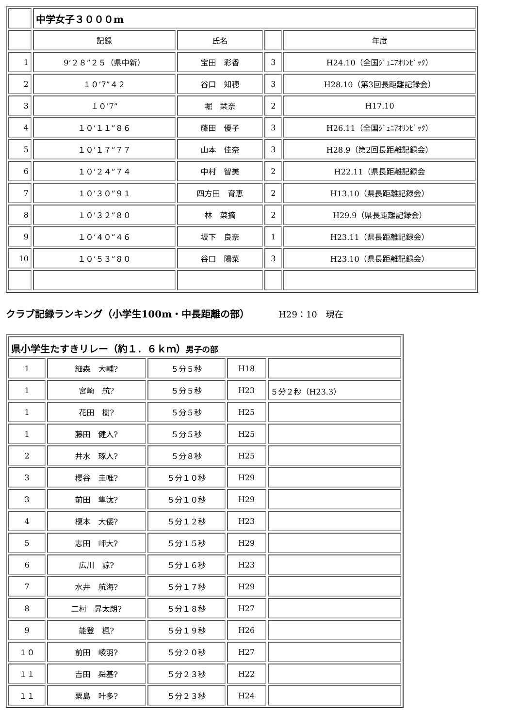| | 中学女子３０００m | | | |
| | 記録 | 氏名 | | 年度 |
| 1 | 9’２８”２５（県中新） | 宝田 彩香 | 3 | H24.10（全国ｼﾞｭﾆｱｵﾘﾝﾋﾟｯｸ） |
| 2 | １０’7”４２ | 谷口 知穂 | 3 | H28.10（第3回長距離記録会） |
| 3 | １０’7” | 堀 栞奈 | 2 | H17.10 |
| 4 | １０’１１”８６ | 藤田 優子 | 3 | H26.11（全国ｼﾞｭﾆｱｵﾘﾝﾋﾟｯｸ） |
| 5 | １０’１７”７７ | 山本 佳奈 | 3 | H28.9（第2回長距離記録会） |
| 6 | １０’２４”７４ | 中村 智美 | 2 | H22.11（県長距離記録会 |
| 7 | １０’３０”９１ | 四方田 育恵 | 2 | H13.10（県長距離記録会） |
| 8 | １０’３２”８０ | 林 菜摘 | 2 | H29.9（県長距離記録会） |
| 9 | １０’４０”４６ | 坂下 良奈 | 1 | H23.11（県長距離記録会） |
| 10 | １０’５３”８０ | 谷口 陽菜 | 3 | H23.10（県長距離記録会） |
クラブ記録ランキング（小学生100m・中長距離の部） H29：10　現在
| 県小学生たすきリレー（約１．６ｋｍ） 男子の部 | | | | |
| 1 | 細森 大輔? | ５分５秒 | H18 | |
| 1 | 宮崎 航? | ５分５秒 | H23 | ５分２秒（H23.3） |
| 1 | 花田 樹? | ５分５秒 | H25 | |
| 1 | 藤田 健人? | ５分５秒 | H25 | |
| 2 | 井水 琢人? | ５分８秒 | H25 | |
| 3 | 櫻谷 圭唯? | ５分１０秒 | H29 | |
| 3 | 前田 隼汰? | ５分１０秒 | H29 | |
| 4 | 榎本 大倭? | ５分１２秒 | H23 | |
| 5 | 志田 岬大? | ５分１５秒 | H29 | |
| 6 | 広川 諒? | ５分１６秒 | H23 | |
| 7 | 水井 航海? | ５分１７秒 | H29 | |
| 8 | 二村 昇太朗? | ５分１８秒 | H27 | |
| 9 | 能登 楓? | ５分１９秒 | H26 | |
| １０ | 前田 崚羽? | ５分２０秒 | H27 | |
| １１ | 吉田 舜基? | ５分２３秒 | H22 | |
| １１ | 粟島 叶多? | ５分２３秒 | H24 | |